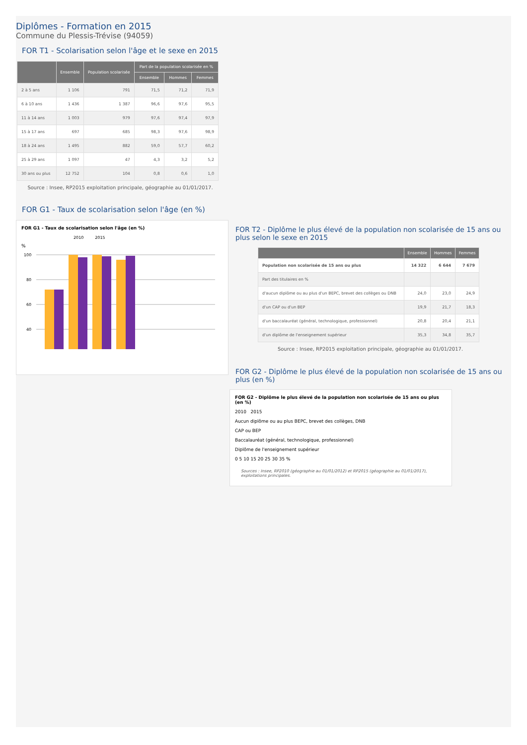Diplômes - Formation en 2015
Commune du Plessis-Trévise (94059)
FOR T1 - Scolarisation selon l'âge et le sexe en 2015
| | Ensemble | Population scolarisée | Part de la population scolarisée en % | | |
| --- | --- | --- | --- | --- | --- |
| | | | Ensemble | Hommes | Femmes |
| 2 à 5 ans | 1 106 | 791 | 71,5 | 71,2 | 71,9 |
| 6 à 10 ans | 1 436 | 1 387 | 96,6 | 97,6 | 95,5 |
| 11 à 14 ans | 1 003 | 979 | 97,6 | 97,4 | 97,9 |
| 15 à 17 ans | 697 | 685 | 98,3 | 97,6 | 98,9 |
| 18 à 24 ans | 1 495 | 882 | 59,0 | 57,7 | 60,2 |
| 25 à 29 ans | 1 097 | 47 | 4,3 | 3,2 | 5,2 |
| 30 ans ou plus | 12 752 | 104 | 0,8 | 0,6 | 1,0 |
Source : Insee, RP2015 exploitation principale, géographie au 01/01/2017.
FOR G1 - Taux de scolarisation selon l'âge (en %)
FOR G1 - Taux de scolarisation selon l'âge (en %)
2010 2015
%
100
80
60
40
FOR T2 - Diplôme le plus élevé de la population non scolarisée de 15 ans ou plus selon le sexe en 2015
| | Ensemble | Hommes | Femmes |
| --- | --- | --- | --- |
| Population non scolarisée de 15 ans ou plus | 14 322 | 6 644 | 7 679 |
| Part des titulaires en % | | | |
| d'aucun diplôme ou au plus d'un BEPC, brevet des collèges ou DNB | 24,0 | 23,0 | 24,9 |
| d'un CAP ou d'un BEP | 19,9 | 21,7 | 18,3 |
| d'un baccalauréat (général, technologique, professionnel) | 20,8 | 20,4 | 21,1 |
| d'un diplôme de l'enseignement supérieur | 35,3 | 34,8 | 35,7 |
Source : Insee, RP2015 exploitation principale, géographie au 01/01/2017.
FOR G2 - Diplôme le plus élevé de la population non scolarisée de 15 ans ou plus (en %)
FOR G2 - Diplôme le plus élevé de la population non scolarisée de 15 ans ou plus (en %)
2010 2015
Aucun diplôme ou au plus BEPC, brevet des collèges, DNB
CAP ou BEP
Baccalauréat (général, technologique, professionnel)
Diplôme de l'enseignement supérieur
0 5 10 15 20 25 30 35 %
Sources : Insee, RP2010 (géographie au 01/01/2012) et RP2015 (géographie au 01/01/2017), exploitations principales.